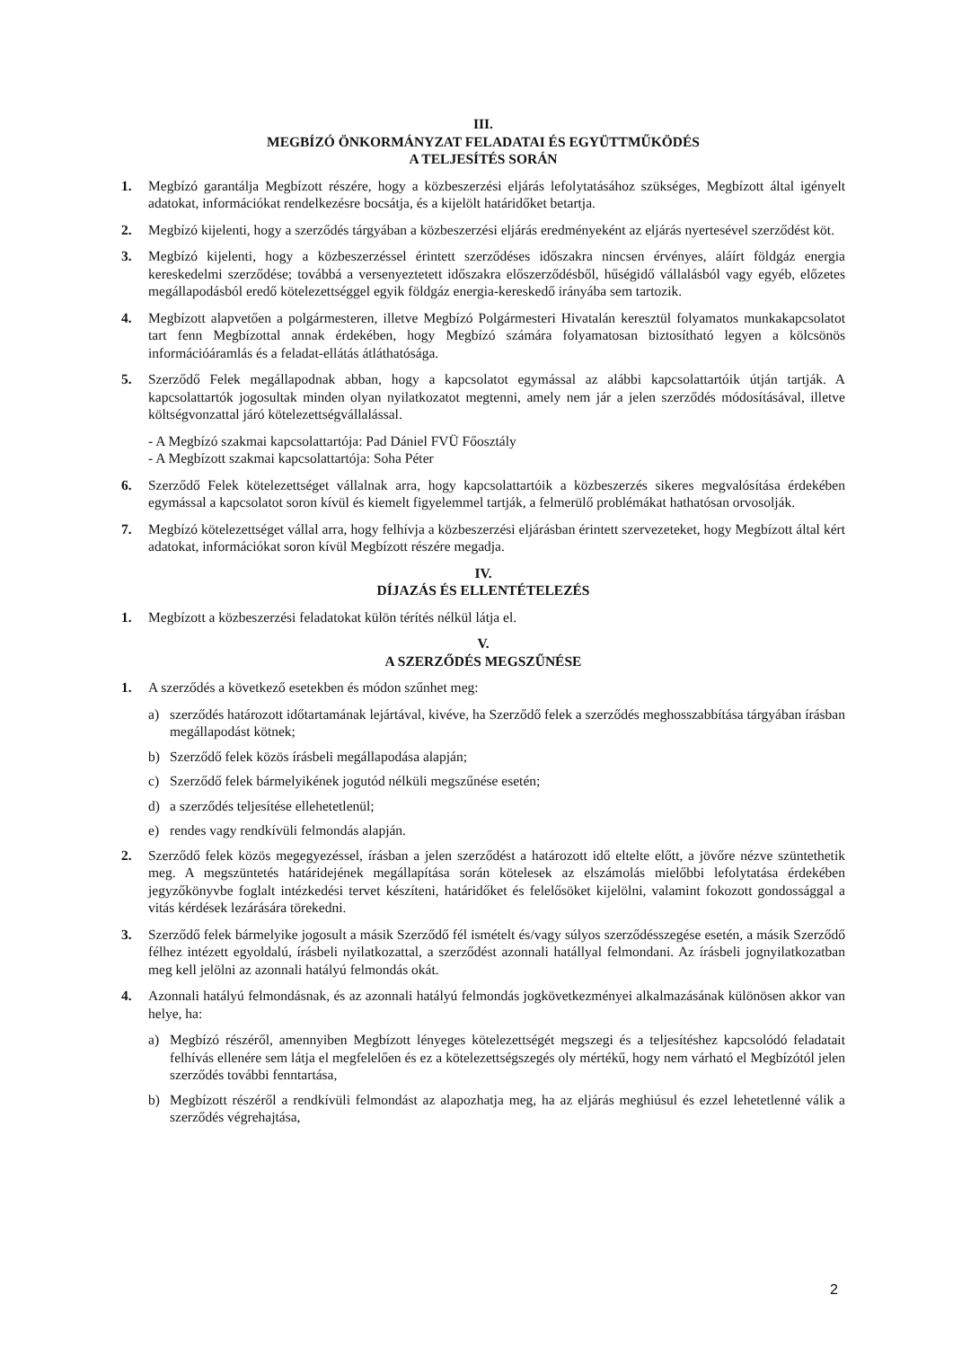III.
MEGBÍZÓ ÖNKORMÁNYZAT FELADATAI ÉS EGYÜTTMŰKÖDÉS
A TELJESÍTÉS SORÁN
1. Megbízó garantálja Megbízott részére, hogy a közbeszerzési eljárás lefolytatásához szükséges, Megbízott által igényelt adatokat, információkat rendelkezésre bocsátja, és a kijelölt határidőket betartja.
2. Megbízó kijelenti, hogy a szerződés tárgyában a közbeszerzési eljárás eredményeként az eljárás nyertesével szerződést köt.
3. Megbízó kijelenti, hogy a közbeszerzéssel érintett szerződéses időszakra nincsen érvényes, aláírt földgáz energia kereskedelmi szerződése; továbbá a versenyeztetett időszakra előszerződésből, hűségidő vállalásból vagy egyéb, előzetes megállapodásból eredő kötelezettséggel egyik földgáz energia-kereskedő irányába sem tartozik.
4. Megbízott alapvetően a polgármesteren, illetve Megbízó Polgármesteri Hivatalán keresztül folyamatos munkakapcsolatot tart fenn Megbízottal annak érdekében, hogy Megbízó számára folyamatosan biztosítható legyen a kölcsönös információáramlás és a feladat-ellátás átláthatósága.
5. Szerződő Felek megállapodnak abban, hogy a kapcsolatot egymással az alábbi kapcsolattartóik útján tartják. A kapcsolattartók jogosultak minden olyan nyilatkozatot megtenni, amely nem jár a jelen szerződés módosításával, illetve költségvonzattal járó kötelezettségvállalással.
- A Megbízó szakmai kapcsolattartója: Pad Dániel FVÜ Főosztály
- A Megbízott szakmai kapcsolattartója: Soha Péter
6. Szerződő Felek kötelezettséget vállalnak arra, hogy kapcsolattartóik a közbeszerzés sikeres megvalósítása érdekében egymással a kapcsolatot soron kívül és kiemelt figyelemmel tartják, a felmerülő problémákat hathatósan orvosolják.
7. Megbízó kötelezettséget vállal arra, hogy felhívja a közbeszerzési eljárásban érintett szervezeteket, hogy Megbízott által kért adatokat, információkat soron kívül Megbízott részére megadja.
IV.
DÍJAZÁS ÉS ELLENTÉTELEZÉS
1. Megbízott a közbeszerzési feladatokat külön térítés nélkül látja el.
V.
A SZERZŐDÉS MEGSZŰNÉSE
1. A szerződés a következő esetekben és módon szűnhet meg:
a) szerződés határozott időtartamának lejártával, kivéve, ha Szerződő felek a szerződés meghosszabbítása tárgyában írásban megállapodást kötnek;
b) Szerződő felek közös írásbeli megállapodása alapján;
c) Szerződő felek bármelyikének jogutód nélküli megszűnése esetén;
d) a szerződés teljesítése ellehetetlenül;
e) rendes vagy rendkívüli felmondás alapján.
2. Szerződő felek közös megegyezéssel, írásban a jelen szerződést a határozott idő eltelte előtt, a jövőre nézve szüntethetik meg. A megszüntetés határidejének megállapítása során kötelesek az elszámolás mielőbbi lefolytatása érdekében jegyzőkönyvbe foglalt intézkedési tervet készíteni, határidőket és felelősöket kijelölni, valamint fokozott gondossággal a vitás kérdések lezárására törekedni.
3. Szerződő felek bármelyike jogosult a másik Szerződő fél ismételt és/vagy súlyos szerződésszegése esetén, a másik Szerződő félhez intézett egyoldalú, írásbeli nyilatkozattal, a szerződést azonnali hatállyal felmondani. Az írásbeli jognyilatkozatban meg kell jelölni az azonnali hatályú felmondás okát.
4. Azonnali hatályú felmondásnak, és az azonnali hatályú felmondás jogkövetkezményei alkalmazásának különösen akkor van helye, ha:
a) Megbízó részéről, amennyiben Megbízott lényeges kötelezettségét megszegi és a teljesítéshez kapcsolódó feladatait felhívás ellenére sem látja el megfelelően és ez a kötelezettségszegés oly mértékű, hogy nem várható el Megbízótól jelen szerződés további fenntartása,
b) Megbízott részéről a rendkívüli felmondást az alapozhatja meg, ha az eljárás meghiúsul és ezzel lehetetlenné válik a szerződés végrehajtása,
2